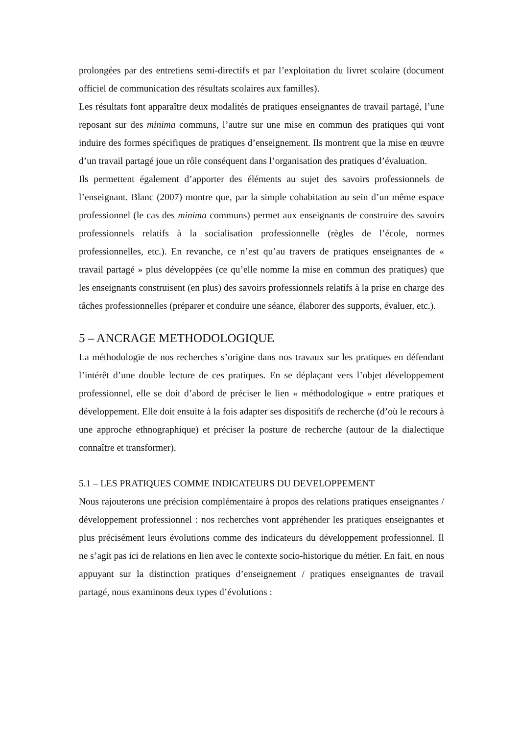prolongées par des entretiens semi-directifs et par l’exploitation du livret scolaire (document officiel de communication des résultats scolaires aux familles).
Les résultats font apparaître deux modalités de pratiques enseignantes de travail partagé, l’une reposant sur des minima communs, l’autre sur une mise en commun des pratiques qui vont induire des formes spécifiques de pratiques d’enseignement. Ils montrent que la mise en œuvre d’un travail partagé joue un rôle conséquent dans l’organisation des pratiques d’évaluation.
Ils permettent également d’apporter des éléments au sujet des savoirs professionnels de l’enseignant. Blanc (2007) montre que, par la simple cohabitation au sein d’un même espace professionnel (le cas des minima communs) permet aux enseignants de construire des savoirs professionnels relatifs à la socialisation professionnelle (règles de l’école, normes professionnelles, etc.). En revanche, ce n’est qu’au travers de pratiques enseignantes de « travail partagé » plus développées (ce qu’elle nomme la mise en commun des pratiques) que les enseignants construisent (en plus) des savoirs professionnels relatifs à la prise en charge des tâches professionnelles (préparer et conduire une séance, élaborer des supports, évaluer, etc.).
5 – ANCRAGE METHODOLOGIQUE
La méthodologie de nos recherches s’origine dans nos travaux sur les pratiques en défendant l’intérêt d’une double lecture de ces pratiques. En se déplaçant vers l’objet développement professionnel, elle se doit d’abord de préciser le lien « méthodologique » entre pratiques et développement. Elle doit ensuite à la fois adapter ses dispositifs de recherche (d’où le recours à une approche ethnographique) et préciser la posture de recherche (autour de la dialectique connaître et transformer).
5.1 – LES PRATIQUES COMME INDICATEURS DU DEVELOPPEMENT
Nous rajouterons une précision complémentaire à propos des relations pratiques enseignantes / développement professionnel : nos recherches vont appréhender les pratiques enseignantes et plus précisément leurs évolutions comme des indicateurs du développement professionnel. Il ne s’agit pas ici de relations en lien avec le contexte socio-historique du métier. En fait, en nous appuyant sur la distinction pratiques d’enseignement / pratiques enseignantes de travail partagé, nous examinons deux types d’évolutions :